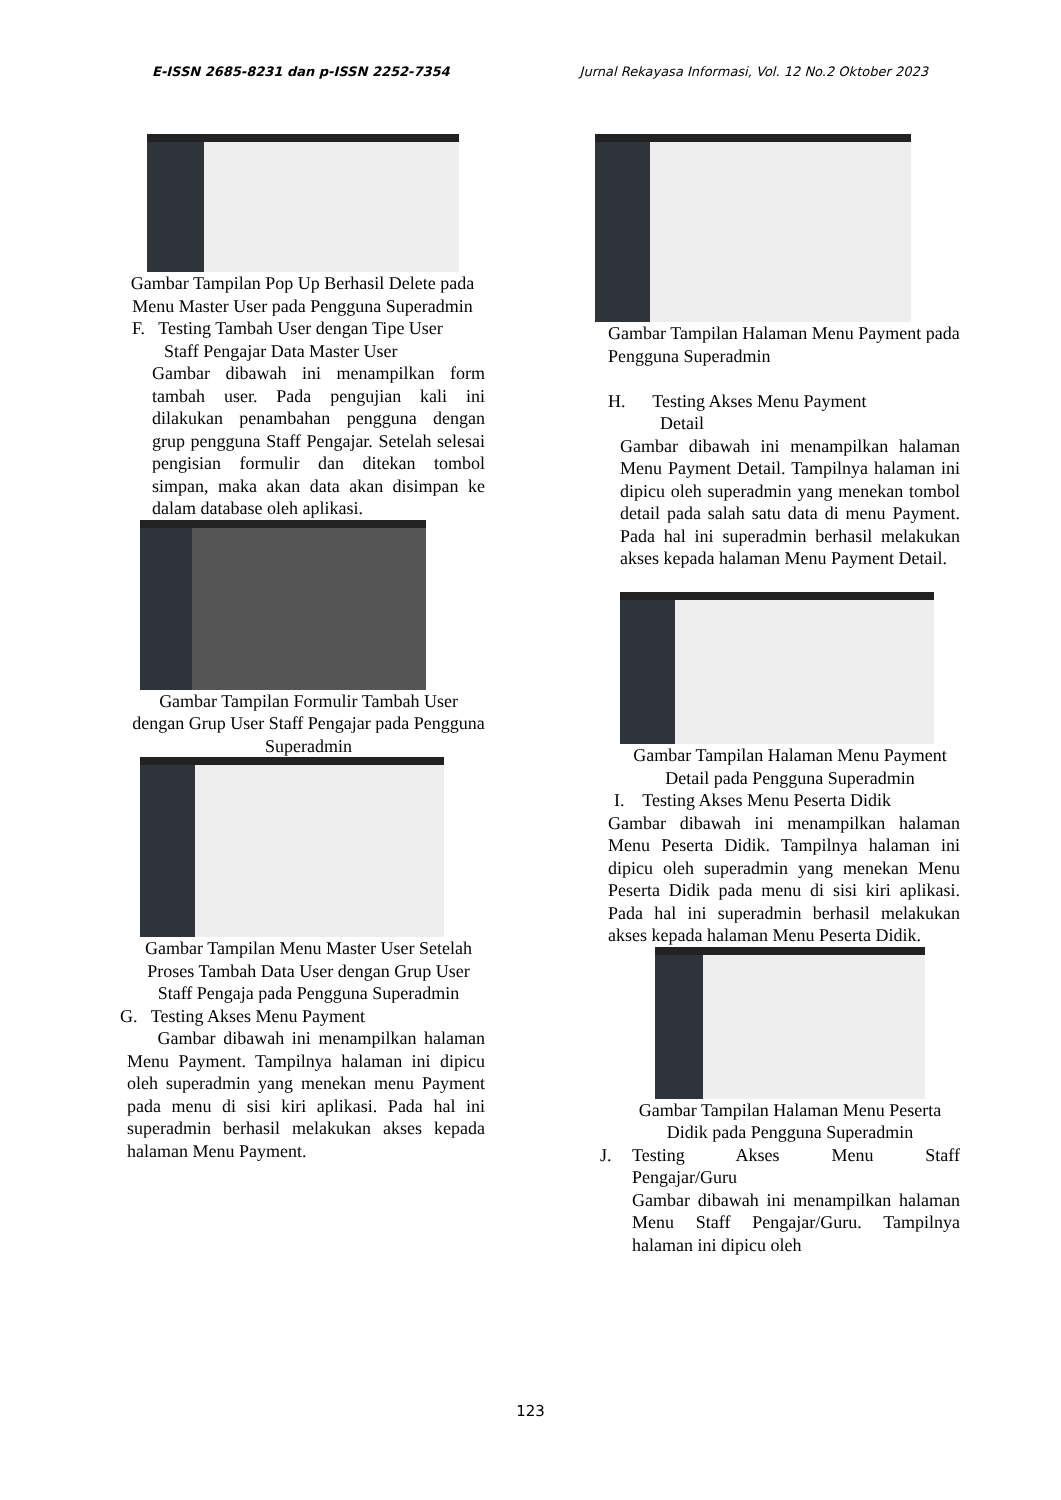E-ISSN 2685-8231 dan p-ISSN 2252-7354 Jurnal Rekayasa Informasi, Vol. 12 No.2 Oktober 2023
Gambar Tampilan Pop Up Berhasil Delete pada Menu Master User pada Pengguna Superadmin
F. Testing Tambah User dengan Tipe User
Staff Pengajar Data Master User
Gambar dibawah ini menampilkan form tambah user. Pada pengujian kali ini dilakukan penambahan pengguna dengan grup pengguna Staff Pengajar. Setelah selesai pengisian formulir dan ditekan tombol simpan, maka akan data akan disimpan ke dalam database oleh aplikasi.
Gambar Tampilan Formulir Tambah User dengan Grup User Staff Pengajar pada Pengguna Superadmin
Gambar Tampilan Menu Master User Setelah Proses Tambah Data User dengan Grup User Staff Pengaja pada Pengguna Superadmin
G. Testing Akses Menu Payment
Gambar dibawah ini menampilkan halaman Menu Payment. Tampilnya halaman ini dipicu oleh superadmin yang menekan menu Payment pada menu di sisi kiri aplikasi. Pada hal ini superadmin berhasil melakukan akses kepada halaman Menu Payment.
Gambar Tampilan Halaman Menu Payment pada Pengguna Superadmin
H. Testing Akses Menu Payment
Detail
Gambar dibawah ini menampilkan halaman Menu Payment Detail. Tampilnya halaman ini dipicu oleh superadmin yang menekan tombol detail pada salah satu data di menu Payment. Pada hal ini superadmin berhasil melakukan akses kepada halaman Menu Payment Detail.
Gambar Tampilan Halaman Menu Payment Detail pada Pengguna Superadmin
I. Testing Akses Menu Peserta Didik
Gambar dibawah ini menampilkan halaman Menu Peserta Didik. Tampilnya halaman ini dipicu oleh superadmin yang menekan Menu Peserta Didik pada menu di sisi kiri aplikasi. Pada hal ini superadmin berhasil melakukan akses kepada halaman Menu Peserta Didik.
Gambar Tampilan Halaman Menu Peserta Didik pada Pengguna Superadmin
J. Testing Akses Menu Staff Pengajar/Guru
Gambar dibawah ini menampilkan halaman Menu Staff Pengajar/Guru. Tampilnya halaman ini dipicu oleh
123